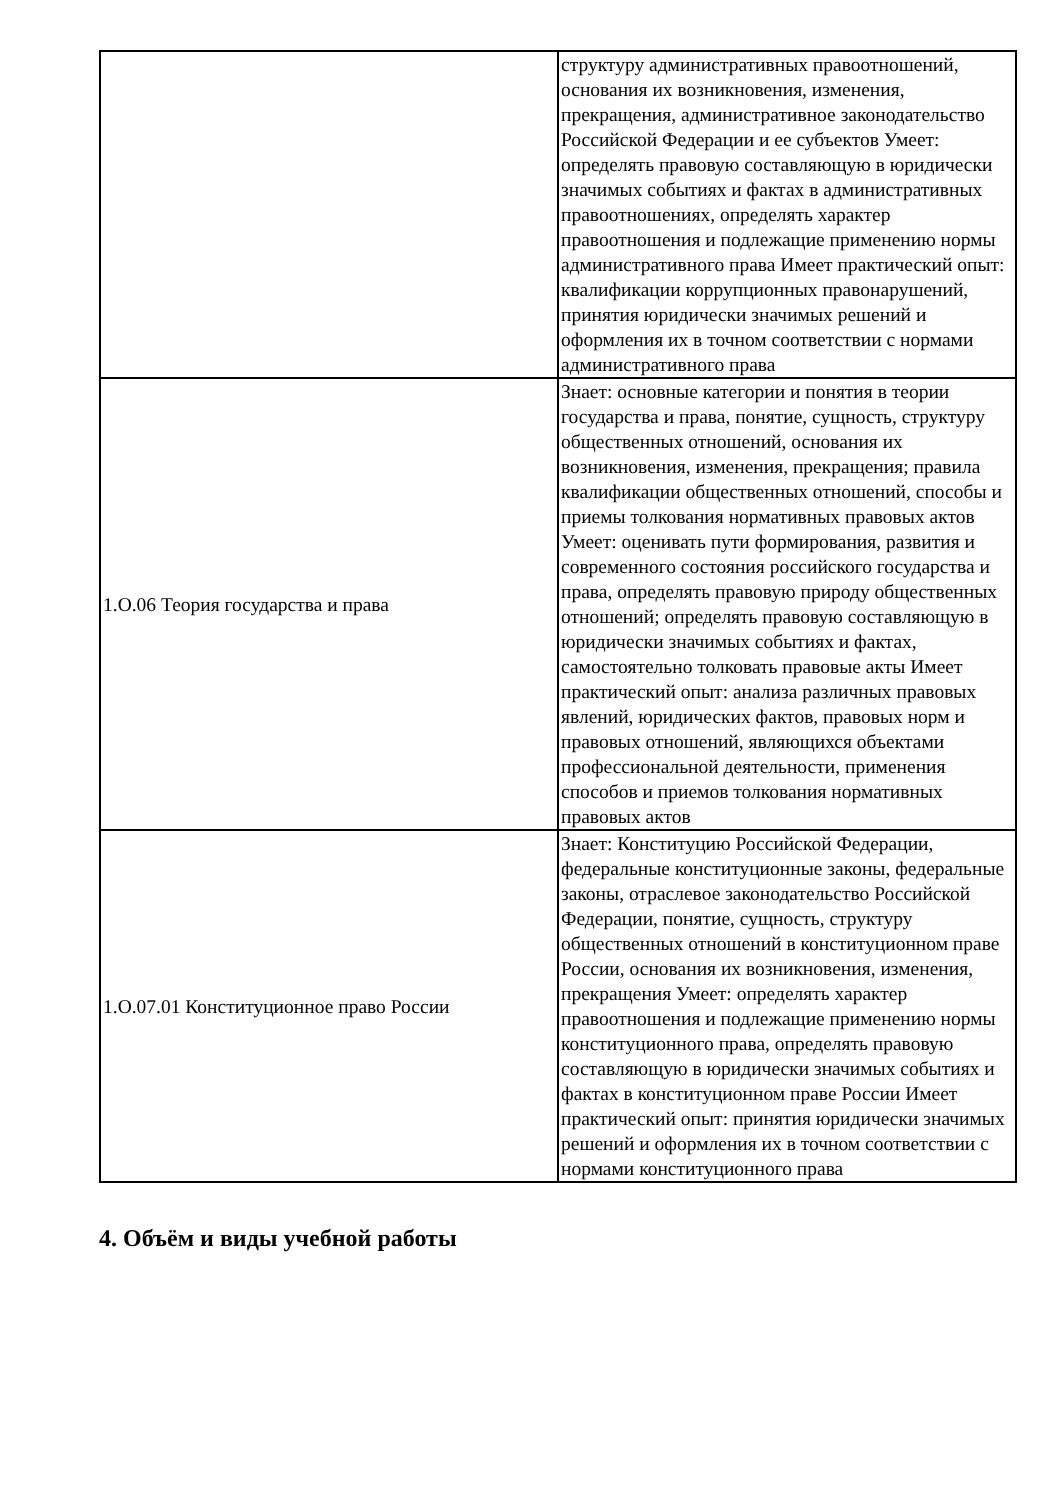| | структуру административных правоотношений, основания их возникновения, изменения, прекращения, административное законодательство Российской Федерации и ее субъектов Умеет: определять правовую составляющую в юридически значимых событиях и фактах в административных правоотношениях, определять характер правоотношения и подлежащие применению нормы административного права Имеет практический опыт: квалификации коррупционных правонарушений, принятия юридически значимых решений и оформления их в точном соответствии с нормами административного права |
| 1.О.06 Теория государства и права | Знает: основные категории и понятия в теории государства и права, понятие, сущность, структуру общественных отношений, основания их возникновения, изменения, прекращения; правила квалификации общественных отношений, способы и приемы толкования нормативных правовых актов Умеет: оценивать пути формирования, развития и современного состояния российского государства и права, определять правовую природу общественных отношений; определять правовую составляющую в юридически значимых событиях и фактах, самостоятельно толковать правовые акты Имеет практический опыт: анализа различных правовых явлений, юридических фактов, правовых норм и правовых отношений, являющихся объектами профессиональной деятельности, применения способов и приемов толкования нормативных правовых актов |
| 1.О.07.01 Конституционное право России | Знает: Конституцию Российской Федерации, федеральные конституционные законы, федеральные законы, отраслевое законодательство Российской Федерации, понятие, сущность, структуру общественных отношений в конституционном праве России, основания их возникновения, изменения, прекращения Умеет: определять характер правоотношения и подлежащие применению нормы конституционного права, определять правовую составляющую в юридически значимых событиях и фактах в конституционном праве России Имеет практический опыт: принятия юридически значимых решений и оформления их в точном соответствии с нормами конституционного права |
4. Объём и виды учебной работы